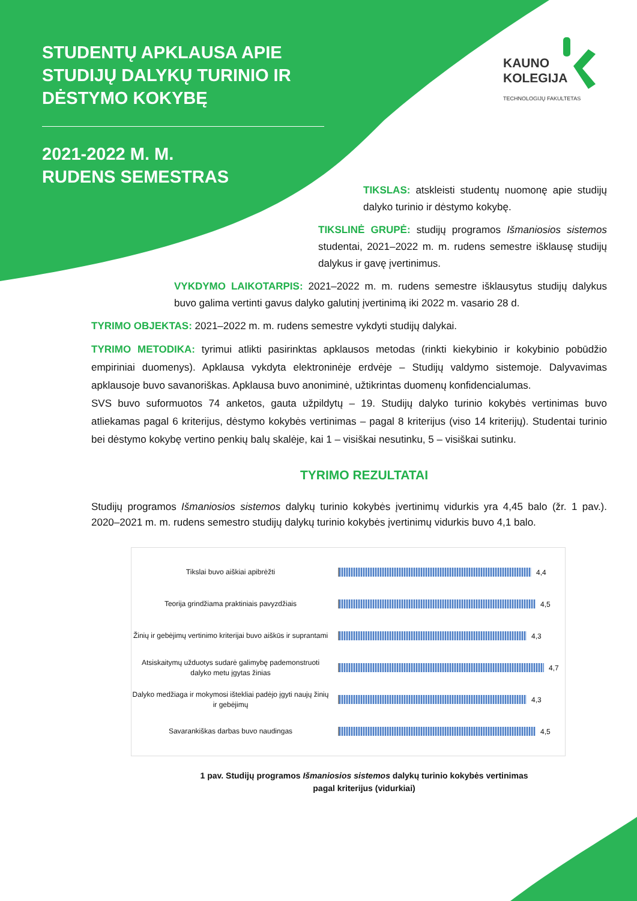STUDENTŲ APKLAUSA APIE STUDIJŲ DALYKŲ TURINIO IR DĖSTYMO KOKYBĘ
2021-2022 M. M.
RUDENS SEMESTRAS
KAUNO
KOLEGIJA
TECHNOLOGIJŲ FAKULTETAS
TIKSLAS: atskleisti studentų nuomonę apie studijų dalyko turinio ir dėstymo kokybę.
TIKSLINĖ GRUPĖ: studijų programos Išmaniosios sistemos studentai, 2021–2022 m. m. rudens semestre išklausę studijų dalykus ir gavę įvertinimus.
VYKDYMO LAIKOTARPIS: 2021–2022 m. m. rudens semestre išklausytus studijų dalykus buvo galima vertinti gavus dalyko galutinį įvertinimą iki 2022 m. vasario 28 d.
TYRIMO OBJEKTAS: 2021–2022 m. m. rudens semestre vykdyti studijų dalykai.
TYRIMO METODIKA: tyrimui atlikti pasirinktas apklausos metodas (rinkti kiekybinio ir kokybinio pobūdžio empiriniai duomenys). Apklausa vykdyta elektroninėje erdvėje – Studijų valdymo sistemoje. Dalyvavimas apklausoje buvo savanoriškas. Apklausa buvo anoniminė, užtikrintas duomenų konfidencialumas.
SVS buvo suformuotos 74 anketos, gauta užpildytų – 19. Studijų dalyko turinio kokybės vertinimas buvo atliekamas pagal 6 kriterijus, dėstymo kokybės vertinimas – pagal 8 kriterijus (viso 14 kriterijų). Studentai turinio bei dėstymo kokybę vertino penkių balų skalėje, kai 1 – visiškai nesutinku, 5 – visiškai sutinku.
TYRIMO REZULTATAI
Studijų programos Išmaniosios sistemos dalykų turinio kokybės įvertinimų vidurkis yra 4,45 balo (žr. 1 pav.). 2020–2021 m. m. rudens semestro studijų dalykų turinio kokybės įvertinimų vidurkis buvo 4,1 balo.
Tikslai buvo aiškiai apibrėžti
4,4
Teorija grindžiama praktiniais pavyzdžiais
4,5
Žinių ir gebėjimų vertinimo kriterijai buvo aiškūs ir suprantami
4,3
Atsiskaitymų užduotys sudarė galimybę pademonstruoti dalyko metu įgytas žinias
4,7
Dalyko medžiaga ir mokymosi ištekliai padėjo įgyti naujų žinių ir gebėjimų
4,3
Savarankiškas darbas buvo naudingas
4,5
1 pav. Studijų programos Išmaniosios sistemos dalykų turinio kokybės vertinimas
pagal kriterijus (vidurkiai)